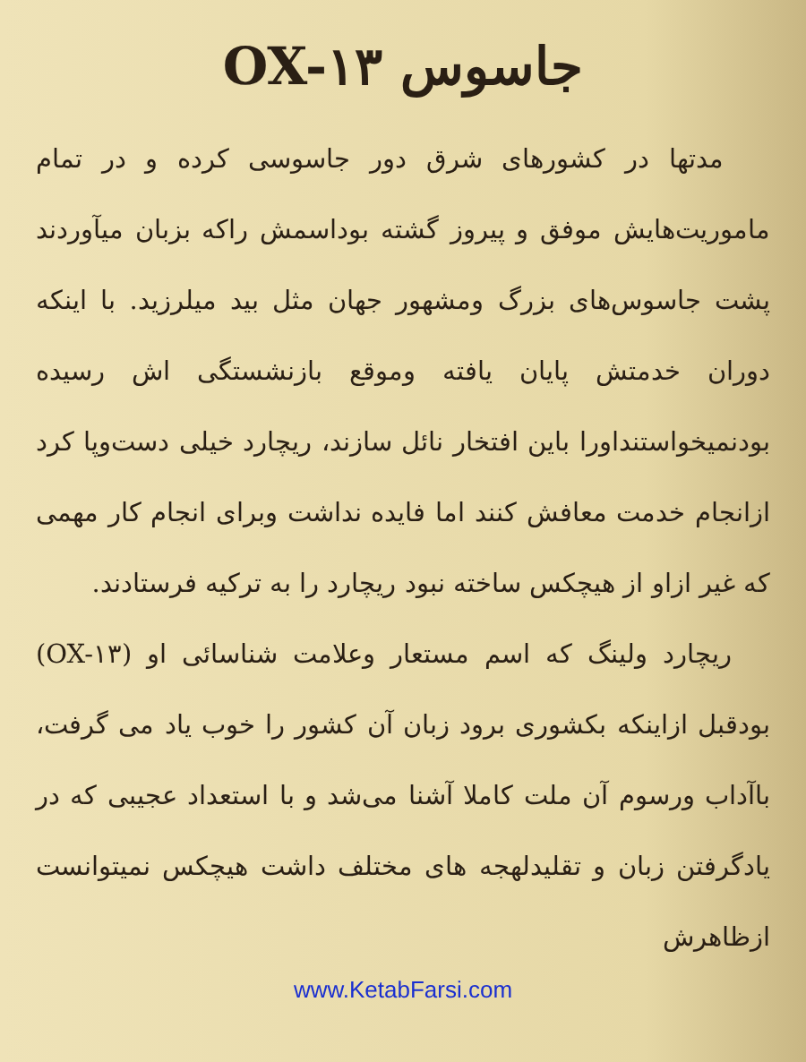جاسوس OX-۱۳
مدتها در کشورهای شرق دور جاسوسی کرده و در تمام ماموریت‌هایش موفق و پیروز گشته بوداسمش راکه بزبان میآوردند پشت جاسوس‌های بزرگ ومشهور جهان مثل بید میلرزید. با اینکه دوران خدمتش پایان یافته وموقع بازنشستگی اش رسیده بودنمیخواستنداورا باین افتخار نائل سازند، ریچارد خیلی دست‌وپا کرد ازانجام خدمت معافش کنند اما فایده نداشت وبرای انجام کار مهمی که غیر ازاو از هیچکس ساخته نبود ریچارد را به ترکیه فرستادند.
ریچارد ولینگ که اسم مستعار وعلامت شناسائی او (OX-۱۳) بودقبل ازاینکه بکشوری برود زبان آن کشور را خوب یاد می گرفت، باآداب ورسوم آن ملت کاملا آشنا می‌شد و با استعداد عجیبی که در یادگرفتن زبان و تقلیدلهجه های مختلف داشت هیچکس نمیتوانست ازظاهرش
www.KetabFarsi.com